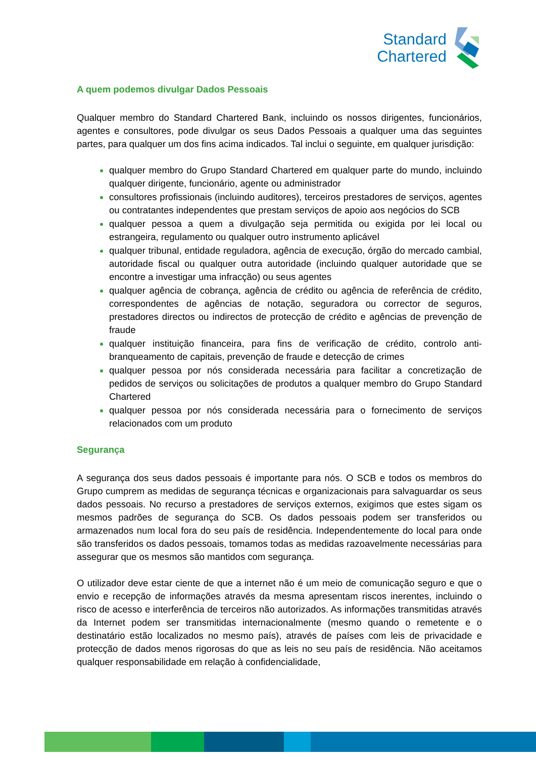Standard
Chartered
A quem podemos divulgar Dados Pessoais
Qualquer membro do Standard Chartered Bank, incluindo os nossos dirigentes, funcionários, agentes e consultores, pode divulgar os seus Dados Pessoais a qualquer uma das seguintes partes, para qualquer um dos fins acima indicados. Tal inclui o seguinte, em qualquer jurisdição:
qualquer membro do Grupo Standard Chartered em qualquer parte do mundo, incluindo qualquer dirigente, funcionário, agente ou administrador
consultores profissionais (incluindo auditores), terceiros prestadores de serviços, agentes ou contratantes independentes que prestam serviços de apoio aos negócios do SCB
qualquer pessoa a quem a divulgação seja permitida ou exigida por lei local ou estrangeira, regulamento ou qualquer outro instrumento aplicável
qualquer tribunal, entidade reguladora, agência de execução, órgão do mercado cambial, autoridade fiscal ou qualquer outra autoridade (incluindo qualquer autoridade que se encontre a investigar uma infracção) ou seus agentes
qualquer agência de cobrança, agência de crédito ou agência de referência de crédito, correspondentes de agências de notação, seguradora ou corrector de seguros, prestadores directos ou indirectos de protecção de crédito e agências de prevenção de fraude
qualquer instituição financeira, para fins de verificação de crédito, controlo anti-branqueamento de capitais, prevenção de fraude e detecção de crimes
qualquer pessoa por nós considerada necessária para facilitar a concretização de pedidos de serviços ou solicitações de produtos a qualquer membro do Grupo Standard Chartered
qualquer pessoa por nós considerada necessária para o fornecimento de serviços relacionados com um produto
Segurança
A segurança dos seus dados pessoais é importante para nós. O SCB e todos os membros do Grupo cumprem as medidas de segurança técnicas e organizacionais para salvaguardar os seus dados pessoais. No recurso a prestadores de serviços externos, exigimos que estes sigam os mesmos padrões de segurança do SCB. Os dados pessoais podem ser transferidos ou armazenados num local fora do seu país de residência. Independentemente do local para onde são transferidos os dados pessoais, tomamos todas as medidas razoavelmente necessárias para assegurar que os mesmos são mantidos com segurança.
O utilizador deve estar ciente de que a internet não é um meio de comunicação seguro e que o envio e recepção de informações através da mesma apresentam riscos inerentes, incluindo o risco de acesso e interferência de terceiros não autorizados. As informações transmitidas através da Internet podem ser transmitidas internacionalmente (mesmo quando o remetente e o destinatário estão localizados no mesmo país), através de países com leis de privacidade e protecção de dados menos rigorosas do que as leis no seu país de residência. Não aceitamos qualquer responsabilidade em relação à confidencialidade,